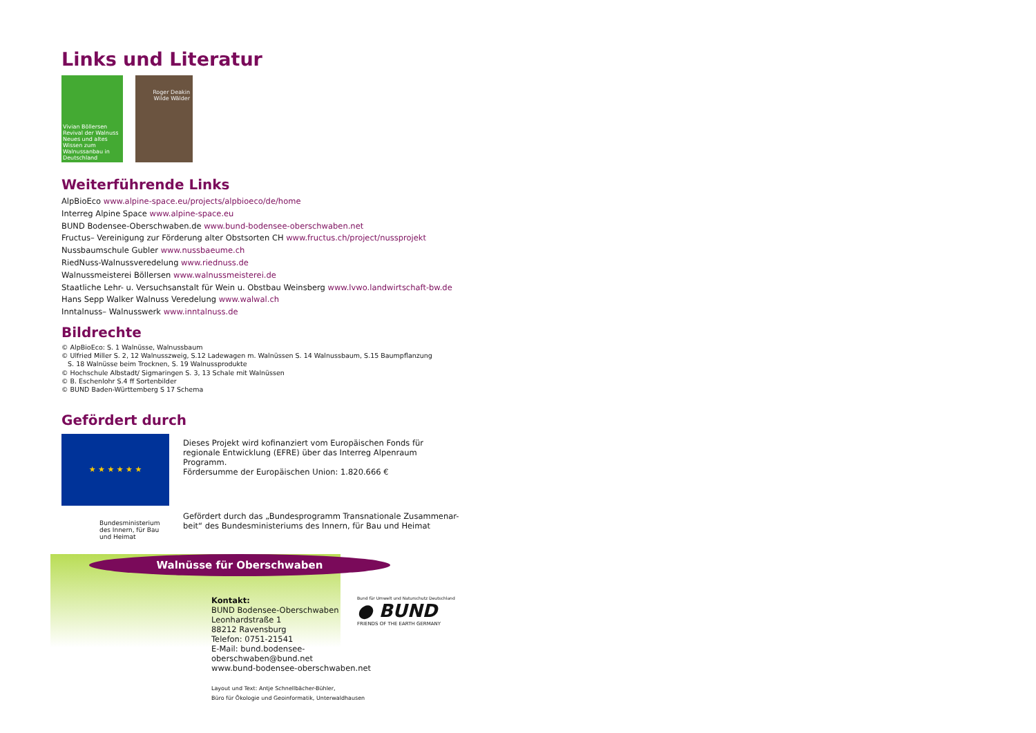Links und Literatur
Vivian Böllersen Revival der Walnuss Neues und altes Wissen zum Walnussanbau in Deutschland
Roger Deakin Wilde Wälder
Weiterführende Links
AlpBioEco www.alpine-space.eu/projects/alpbioeco/de/home
Interreg Alpine Space www.alpine-space.eu
BUND Bodensee-Oberschwaben.de www.bund-bodensee-oberschwaben.net
Fructus– Vereinigung zur Förderung alter Obstsorten CH www.fructus.ch/project/nussprojekt
Nussbaumschule Gubler www.nussbaeume.ch
RiedNuss-Walnussveredelung www.riednuss.de
Walnussmeisterei Böllersen www.walnussmeisterei.de
Staatliche Lehr- u. Versuchsanstalt für Wein u. Obstbau Weinsberg www.lvwo.landwirtschaft-bw.de
Hans Sepp Walker Walnuss Veredelung www.walwal.ch
Inntalnuss– Walnusswerk www.inntalnuss.de
Bildrechte
© AlpBioEco: S. 1 Walnüsse, Walnussbaum
© Ulfried Miller S. 2, 12 Walnusszweig, S.12 Ladewagen m. Walnüssen S. 14 Walnussbaum, S.15 Baumpflanzung
S. 18 Walnüsse beim Trocknen, S. 19 Walnussprodukte
© Hochschule Albstadt/ Sigmaringen S. 3, 13 Schale mit Walnüssen
© B. Eschenlohr S.4 ff Sortenbilder
© BUND Baden-Württemberg S 17 Schema
Gefördert durch
★ ★ ★ ★ ★ ★
Dieses Projekt wird kofinanziert vom Europäischen Fonds für regionale Entwicklung (EFRE) über das Interreg Alpenraum Programm.
Fördersumme der Europäischen Union: 1.820.666 €
Bundesministerium des Innern, für Bau und Heimat
Gefördert durch das „Bundesprogramm Transnationale Zusammenar-beit“ des Bundesministeriums des Innern, für Bau und Heimat
Walnüsse für Oberschwaben
Kontakt:
BUND Bodensee-Oberschwaben
Leonhardstraße 1
88212 Ravensburg
Telefon: 0751-21541
E-Mail: bund.bodensee-
oberschwaben@bund.net
www.bund-bodensee-oberschwaben.net
Layout und Text: Antje Schnellbächer-Bühler,
Büro für Ökologie und Geoinformatik, Unterwaldhausen
Bund für Umwelt und Naturschutz Deutschland
● BUND
FRIENDS OF THE EARTH GERMANY